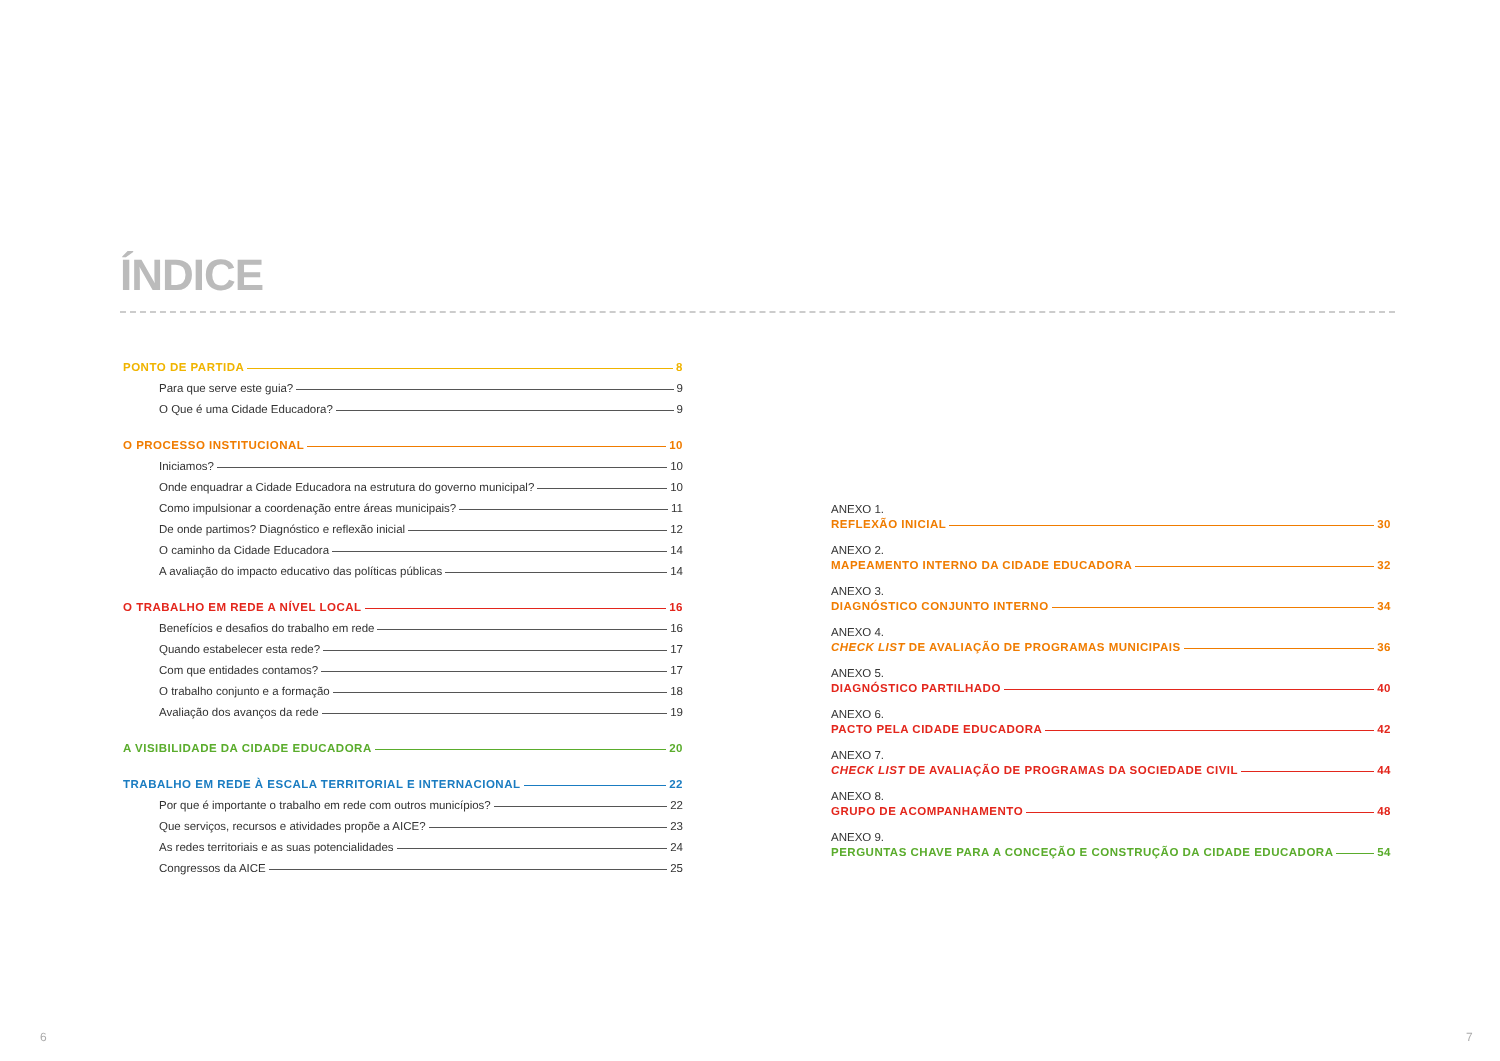ÍNDICE
PONTO DE PARTIDA 8
Para que serve este guia? 9
O Que é uma Cidade Educadora? 9
O PROCESSO INSTITUCIONAL 10
Iniciamos? 10
Onde enquadrar a Cidade Educadora na estrutura do governo municipal? 10
Como impulsionar a coordenação entre áreas municipais? 11
De onde partimos? Diagnóstico e reflexão inicial 12
O caminho da Cidade Educadora 14
A avaliação do impacto educativo das políticas públicas 14
O TRABALHO EM REDE A NÍVEL LOCAL 16
Benefícios e desafios do trabalho em rede 16
Quando estabelecer esta rede? 17
Com que entidades contamos? 17
O trabalho conjunto e a formação 18
Avaliação dos avanços da rede 19
A VISIBILIDADE DA CIDADE EDUCADORA 20
TRABALHO EM REDE À ESCALA TERRITORIAL E INTERNACIONAL 22
Por que é importante o trabalho em rede com outros municípios? 22
Que serviços, recursos e atividades propõe a AICE? 23
As redes territoriais e as suas potencialidades 24
Congressos da AICE 25
ANEXO 1.
REFLEXÃO INICIAL 30
ANEXO 2.
MAPEAMENTO INTERNO DA CIDADE EDUCADORA 32
ANEXO 3.
DIAGNÓSTICO CONJUNTO INTERNO 34
ANEXO 4.
CHECK LIST DE AVALIAÇÃO DE PROGRAMAS MUNICIPAIS 36
ANEXO 5.
DIAGNÓSTICO PARTILHADO 40
ANEXO 6.
PACTO PELA CIDADE EDUCADORA 42
ANEXO 7.
CHECK LIST DE AVALIAÇÃO DE PROGRAMAS DA SOCIEDADE CIVIL 44
ANEXO 8.
GRUPO DE ACOMPANHAMENTO 48
ANEXO 9.
PERGUNTAS CHAVE PARA A CONCEÇÃO E CONSTRUÇÃO DA CIDADE EDUCADORA 54
6 7